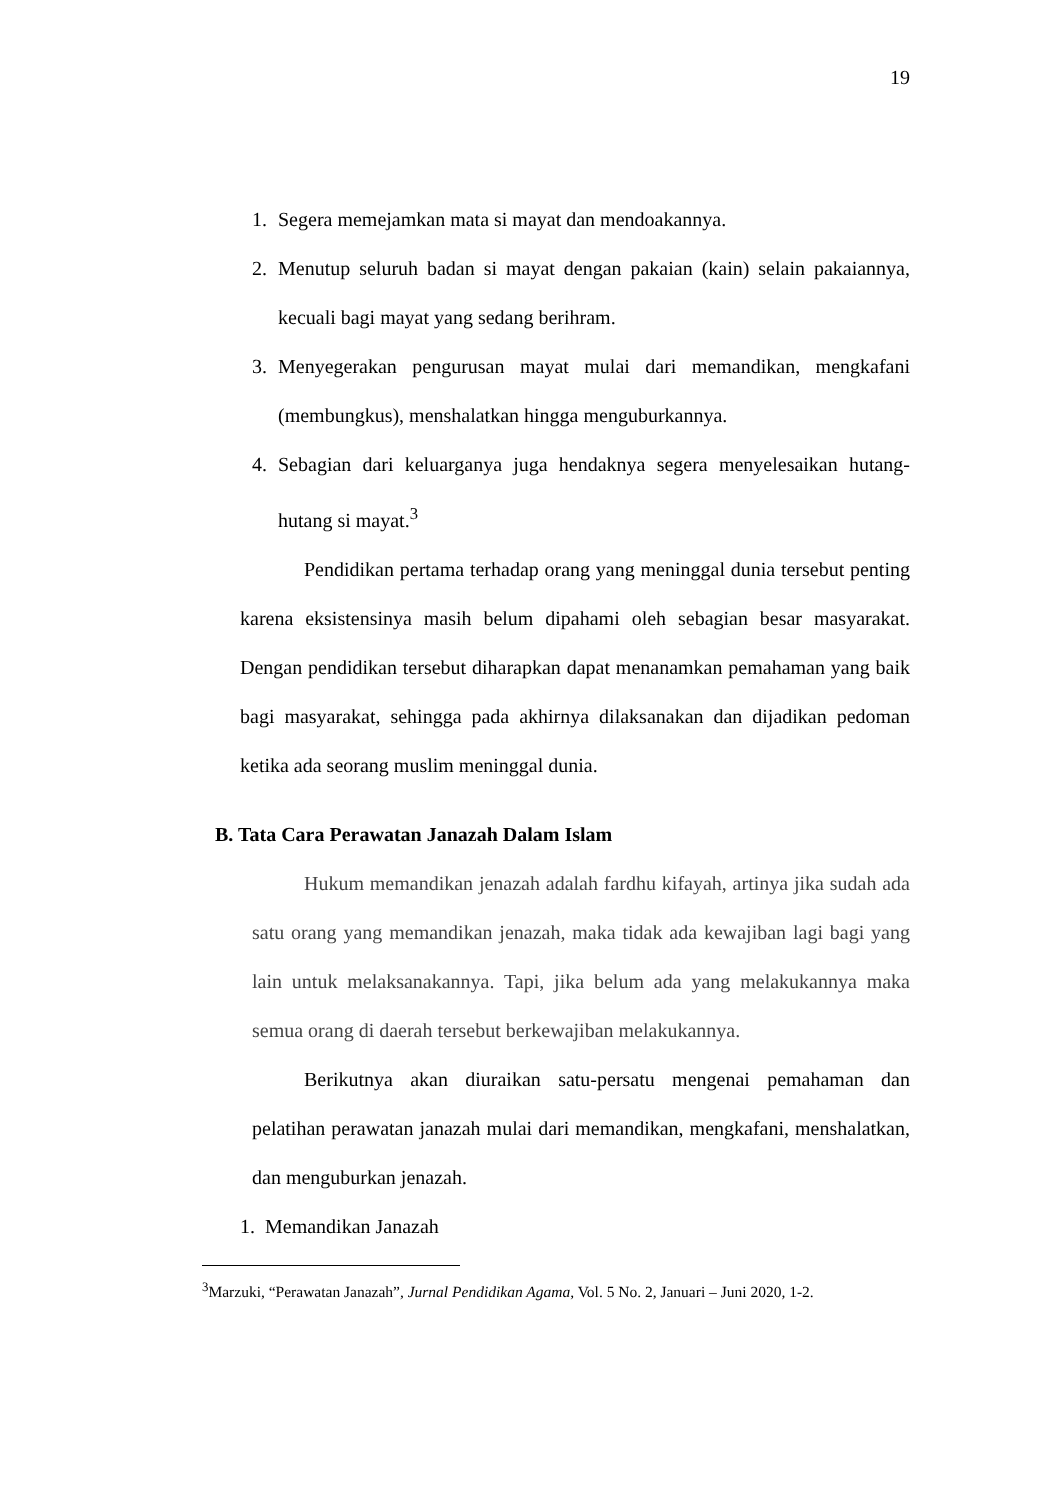19
1. Segera memejamkan mata si mayat dan mendoakannya.
2. Menutup seluruh badan si mayat dengan pakaian (kain) selain pakaiannya, kecuali bagi mayat yang sedang berihram.
3. Menyegerakan pengurusan mayat mulai dari memandikan, mengkafani (membungkus), menshalatkan hingga menguburkannya.
4. Sebagian dari keluarganya juga hendaknya segera menyelesaikan hutang-hutang si mayat.<sup>3</sup>
Pendidikan pertama terhadap orang yang meninggal dunia tersebut penting karena eksistensinya masih belum dipahami oleh sebagian besar masyarakat. Dengan pendidikan tersebut diharapkan dapat menanamkan pemahaman yang baik bagi masyarakat, sehingga pada akhirnya dilaksanakan dan dijadikan pedoman ketika ada seorang muslim meninggal dunia.
B. Tata Cara Perawatan Janazah Dalam Islam
Hukum memandikan jenazah adalah fardhu kifayah, artinya jika sudah ada satu orang yang memandikan jenazah, maka tidak ada kewajiban lagi bagi yang lain untuk melaksanakannya. Tapi, jika belum ada yang melakukannya maka semua orang di daerah tersebut berkewajiban melakukannya.
Berikutnya akan diuraikan satu-persatu mengenai pemahaman dan pelatihan perawatan janazah mulai dari memandikan, mengkafani, menshalatkan, dan menguburkan jenazah.
1. Memandikan Janazah
<sup>3</sup> Marzuki, “Perawatan Janazah”, Jurnal Pendidikan Agama, Vol. 5 No. 2, Januari – Juni 2020, 1-2.